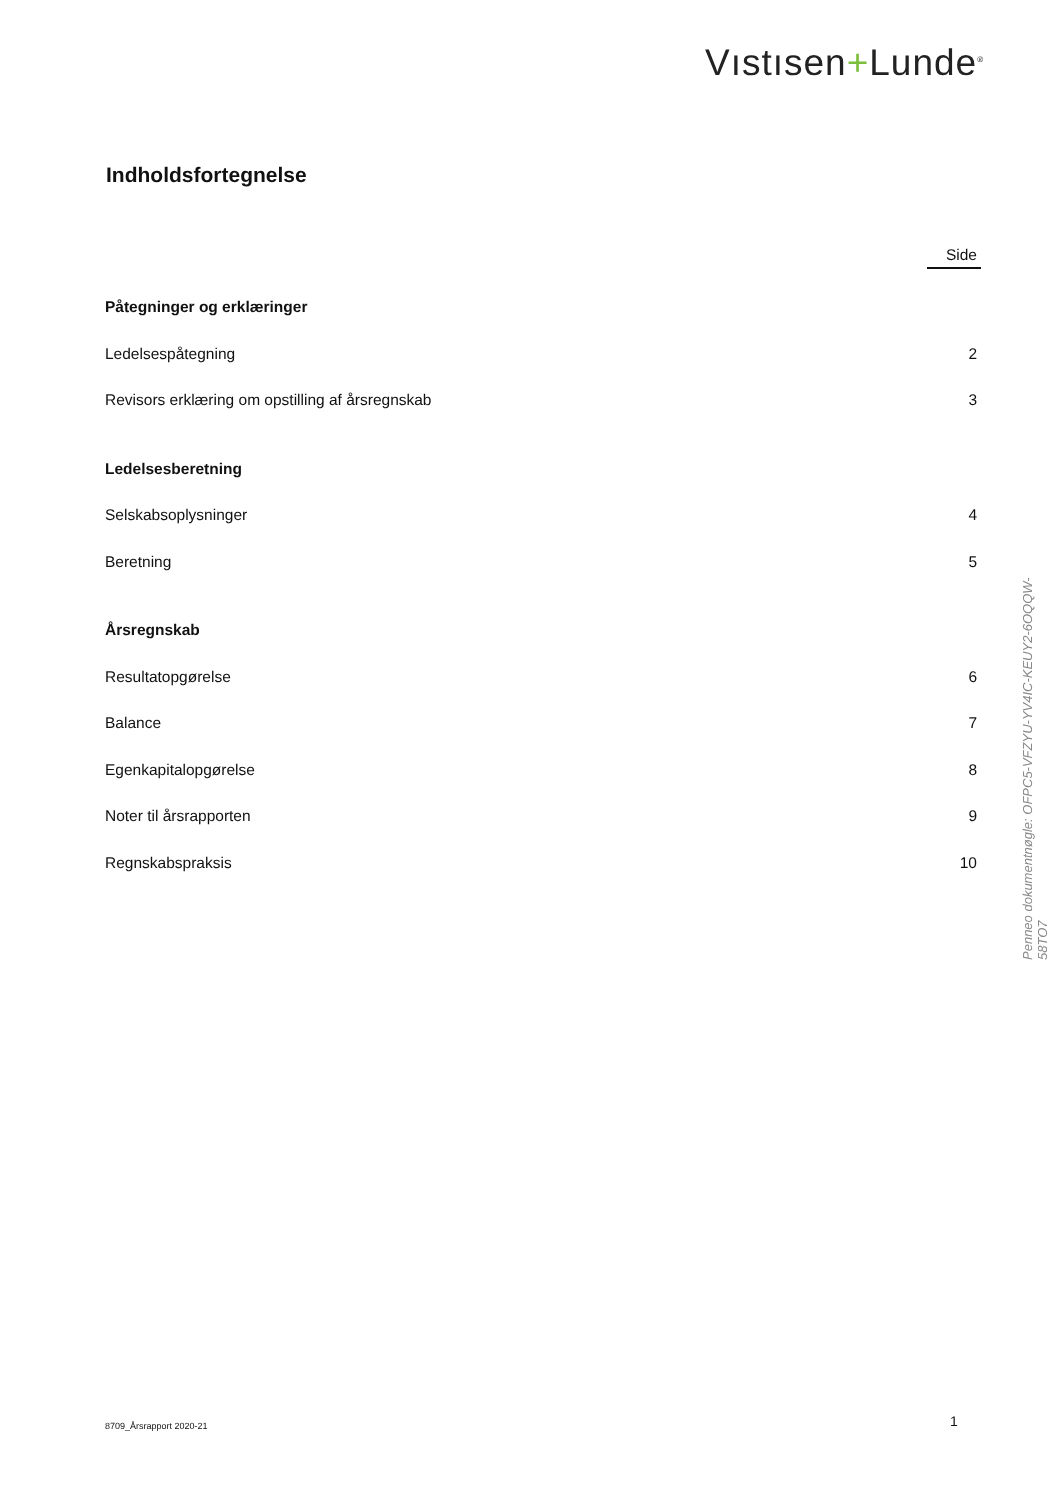Vıstısen+Lunde<sup>®</sup>
Indholdsfortegnelse
Side
Påtegninger og erklæringer
Ledelsespåtegning 2
Revisors erklæring om opstilling af årsregnskab 3
Ledelsesberetning
Selskabsoplysninger 4
Beretning 5
Årsregnskab
Resultatopgørelse 6
Balance 7
Egenkapitalopgørelse 8
Noter til årsrapporten 9
Regnskabspraksis 10
Penneo dokumentnøgle: OFPC5-VFZYU-YV4IC-KEUY2-6OQQW-58TO7
8709_Årsrapport 2020-21 1